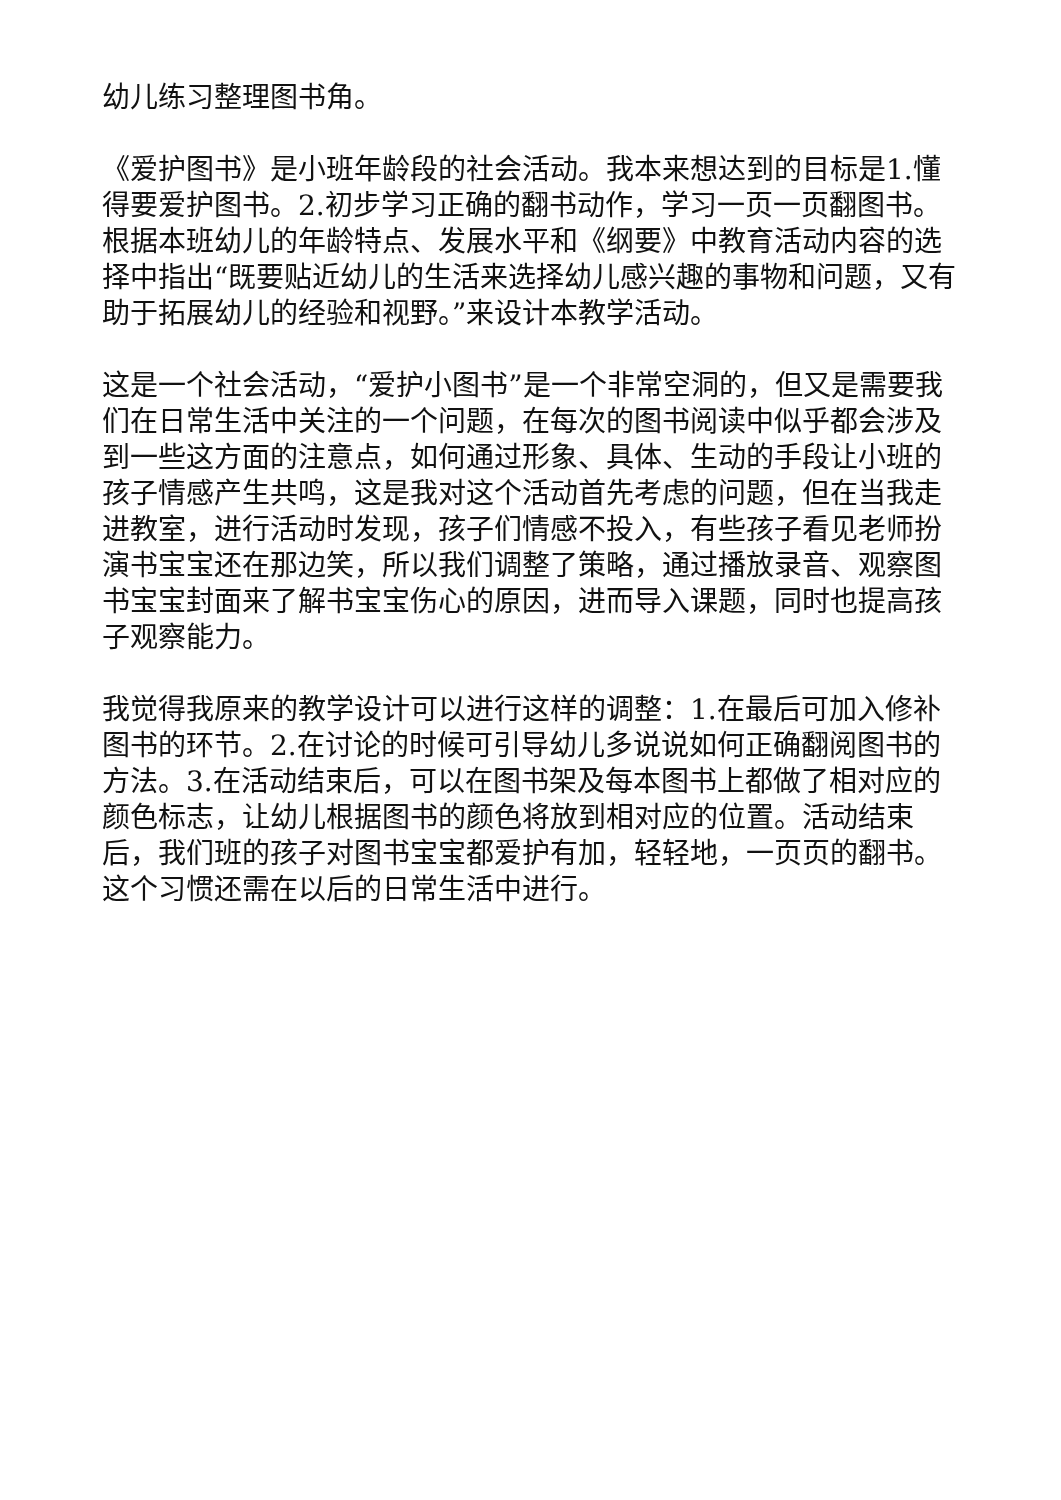幼儿练习整理图书角。
《爱护图书》是小班年龄段的社会活动。我本来想达到的目标是1.懂得要爱护图书。2.初步学习正确的翻书动作，学习一页一页翻图书。根据本班幼儿的年龄特点、发展水平和《纲要》中教育活动内容的选择中指出“既要贴近幼儿的生活来选择幼儿感兴趣的事物和问题，又有助于拓展幼儿的经验和视野。”来设计本教学活动。
这是一个社会活动，“爱护小图书”是一个非常空洞的，但又是需要我们在日常生活中关注的一个问题，在每次的图书阅读中似乎都会涉及到一些这方面的注意点，如何通过形象、具体、生动的手段让小班的孩子情感产生共鸣，这是我对这个活动首先考虑的问题，但在当我走进教室，进行活动时发现，孩子们情感不投入，有些孩子看见老师扮演书宝宝还在那边笑，所以我们调整了策略，通过播放录音、观察图书宝宝封面来了解书宝宝伤心的原因，进而导入课题，同时也提高孩子观察能力。
我觉得我原来的教学设计可以进行这样的调整：1.在最后可加入修补图书的环节。2.在讨论的时候可引导幼儿多说说如何正确翻阅图书的方法。3.在活动结束后，可以在图书架及每本图书上都做了相对应的颜色标志，让幼儿根据图书的颜色将放到相对应的位置。活动结束后，我们班的孩子对图书宝宝都爱护有加，轻轻地，一页页的翻书。这个习惯还需在以后的日常生活中进行。